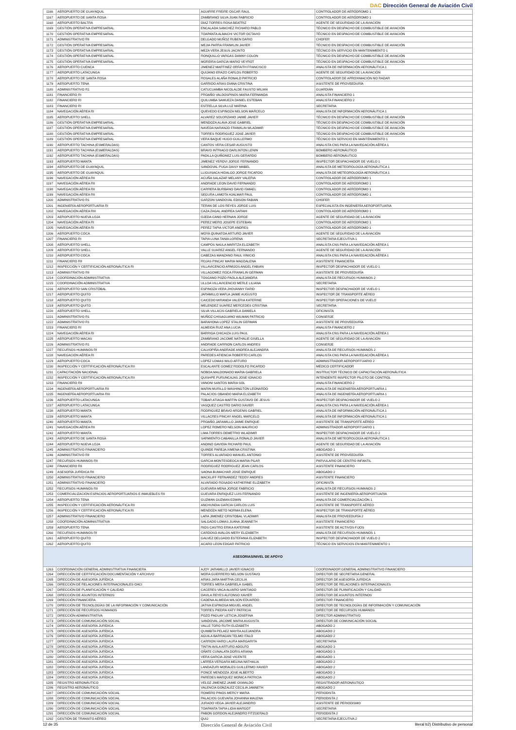DAC Dirección General de Aviación Civil
| 1166 | AEROPUERTO DE GUAYAQUIL | AGUIRRE FREIRE OSCAR RAUL | CONTROLADOR DE AERÓDROMO 1 |
| 1167 | AEROPUERTO DE SANTA ROSA | ZAMBRANO SILVA JUAN FABRICIO | CONTROLADOR DE AERÓDROMO 1 |
| 1168 | AEROPUERTO BALTRA | DIAZ TORRES ROSA BEATRIZ | AGENTE DE SEGURIDAD DE LA AVIACIÓN |
| 1169 | GESTIÓN OPERATIVA EMPRESARIAL | ENCALADA SANCHEZ RICHARD PABLO | TÉCNICO EN DESPACHO DE COMBUSTIBLE DE AVIACIÓN |
| 1170 | GESTIÓN OPERATIVA EMPRESARIAL | TOAPANTA ALMACHI VICTOR OCTAVIO | TÉCNICO EN DESPACHO DE COMBUSTIBLE DE AVIACIÓN |
| 1171 | ADMINISTRATIVO RII | DELGADO MUÑOZ RUBEN DARIO | CHOFER |
| 1172 | GESTIÓN OPERATIVA EMPRESARIAL | MEJIA PARRA FRANKLIN JAVIER | TÉCNICO EN DESPACHO DE COMBUSTIBLE DE AVIACIÓN |
| 1173 | GESTIÓN OPERATIVA EMPRESARIAL | MEZA VERA JESUS JACINTO | TÉCNICO EN SERVICIO EN MANTENIMIENTO 1 |
| 1174 | GESTIÓN OPERATIVA EMPRESARIAL | RONQUILLO VARGAS DANNY COLON | TÉCNICO EN DESPACHO DE COMBUSTIBLE DE AVIACIÓN |
| 1175 | GESTIÓN OPERATIVA EMPRESARIAL | MOREIRA GARCIA MARIO VEYROT | TÉCNICO EN DESPACHO DE COMBUSTIBLE DE AVIACIÓN |
| 1176 | AEROPUERTO CUENCA | JIMENEZ MARTINEZ ORFAITH FRANCISCO | ANALISTA DE INFORMACIÓN AERONÁUTICA 1 |
| 1177 | AEROPUERTO LATACUNGA | QUIJANO ERAZO CARLOS ROBERTO | AGENTE DE SEGURIDAD DE LA AVIACIÓN |
| 1178 | AEROPUERTO DE SANTA ROSA | ROSALES ALAÑA RONALD PATRICIO | CONTROLADOR DE APROXIMACIÓN NO RADAR |
| 1179 | AEROPUERTO TENA | GARRIDO ARIAS DIANA CRISTINA | ASISTENTE DE PROVEEDURÍA |
| 1180 | ADMINISTRATIVO R1 | CATUCUAMBA NICOLALDE FAUSTO WILIAN | GUARDIÁN |
| 1181 | FINANCIERO RI | PROAÑO VALDOSPINOS MARIA FERNANDA | ANALISTA FINANCIERO 1 |
| 1182 | FINANCIERO RI | QUILUMBA SAMUEZA DANIEL ESTEBAN | ANALISTA FINANCIERO 2 |
| 1183 | FINANCIERO RI | ESTRELLA SILVA LUZ MARINA | SECRETARIA |
| 1184 | NAVEGACIÓN AÉREA RI | QUEVEDO ESPINOZA NELSON MARCELO | ANALISTA DE INFORMACIÓN AERONÁUTICA 1 |
| 1185 | AEROPUERTO SHELL | ALVAREZ SOLORZANO JAIME JAVIER | TÉCNICO EN DESPACHO DE COMBUSTIBLE DE AVIACIÓN |
| 1186 | GESTIÓN OPERATIVA EMPRESARIAL | MENDOZA ALAVA JOSE GABRIEL | TÉCNICO EN DESPACHO DE COMBUSTIBLE DE AVIACIÓN |
| 1187 | GESTIÓN OPERATIVA EMPRESARIAL | NAVEDA NARANJO FRANKLIN WLADIMIR | TÉCNICO EN DESPACHO DE COMBUSTIBLE DE AVIACIÓN |
| 1188 | GESTIÓN OPERATIVA EMPRESARIAL | TORRES RODRIGUEZ JOSE JAVIER | TÉCNICO EN DESPACHO DE COMBUSTIBLE DE AVIACIÓN |
| 1189 | GESTIÓN OPERATIVA EMPRESARIAL | VERA BAQUE HUGO GUILLERMO | TÉCNICO EN SERVICIO EN MANTENIMIENTO 1 |
| 1190 | AEROPUERTO TACHINA (ESMERALDAS) | CANTOS VERA CESAR AUGUSTO | ANALISTA CNS PARA LA NAVEGACIÓN AÉREA 1 |
| 1191 | AEROPUERTO TACHINA (ESMERALDAS) | BRAVO INTRIAGO DARLINTON LENIN | BOMBERO AERONÁUTICO |
| 1192 | AEROPUERTO TACHINA (ESMERALDAS) | PADILLA QUIÑONEZ LUIS GERARDO | BOMBERO AERONÁUTICO |
| 1193 | AEROPUERTO MANTA | JIMENEZ YEROVI JORGE FERNANDO | INSPECTOR DESPACHADOR DE VUELO 1 |
| 1194 | AEROPUERTO DE GUAYAQUIL | SANDOVAL PUGA DAISY MABEL | ANALISTA DE METEOROLOGÍA AERONÁUTICA 1 |
| 1195 | AEROPUERTO DE GUAYAQUIL | LLIGUISACA HIDALGO JORGE RICARDO | ANALISTA DE METEOROLOGÍA AERONÁUTICA 1 |
| 1196 | NAVEGACIÓN AÉREA RII | ACUÑA SALAZAR MELANY VALERIA | CONTROLADOR DE AERÓDROMO 1 |
| 1197 | NAVEGACIÓN AÉREA RII | ANDRADE LEON DAVID FERNANDO | CONTROLADOR DE AERÓDROMO 1 |
| 1198 | NAVEGACIÓN AÉREA RII | CARRERA BURBANO DAVID ISMAEL | CONTROLADOR DE AERÓDROMO 1 |
| 1199 | NAVEGACIÓN AÉREA RII | SEGURA LAMOTA HJALMAR PAUL | CONTROLADOR DE AERÓDROMO 1 |
| 1200 | ADMINISTRATIVO R1 | GARZON SANDOVAL EDISON FABIAN | CHOFER |
| 1201 | INGENIERÍA AEROPORTUARIA RI | TERAN DE LOS REYES JORGE LUIS | ESPECIALISTA EN INGENIERÍA AEROPORTUARIA |
| 1202 | NAVEGACIÓN AÉREA RIII | CAZA ZAGAL ANDREA SARAHI | CONTROLADOR DE AERÓDROMO 1 |
| 1203 | AEROPUERTO NUEVA LOJA | OJEDA CANO HERNAN JORGE | AGENTE DE SEGURIDAD DE LA AVIACIÓN |
| 1204 | NAVEGACIÓN AÉREA RI | PEREZ MERO JOSEPE ESTEBAN | CONTROLADOR DE AERÓDROMO 1 |
| 1205 | NAVEGACIÓN AÉREA RI | PEREZ TAPIA VICTOR ANDRES | CONTROLADOR DE AERÓDROMO 1 |
| 1206 | AEROPUERTO COCA | MOYA QUINATOA ARTURO JAVIER | AGENTE DE SEGURIDAD DE LA AVIACIÓN |
| 1207 | FINANCIERO RI | TAPIA LUNA TANIA LORENA | SECRETARIA EJECUTIVA 1 |
| 1208 | AEROPUERTO SHELL | CAMPOS NAULA MARITZA ELIZABETH | ANALISTA CNS PARA LA NAVEGACIÓN AÉREA 1 |
| 1209 | AEROPUERTO SHELL | VALLE SUAREZ ANGEL FERNANDO | AGENTE DE SEGURIDAD DE LA AVIACIÓN |
| 1210 | AEROPUERTO COCA | CABEZAS MANZANO RAUL VINICIO | ANALISTA CNS PARA LA NAVEGACIÓN AÉREA 1 |
| 1211 | FINANCIERO RII | ROJAS PINCAY MARIA MAGDALENA | ASISTENTE FINANCIERA |
| 1212 | INSPECCIÓN Y CERTIFICACIÓN AERONÁUTICA RI | VILLAVICENCIO ARMIJOS ANGEL FABIAN | INSPECTOR DESPACHADOR DE VUELO 1 |
| 1213 | ADMINISTRATIVO RII | VILLAGOMEZ ROCA FRANKLIN GERMAN | ASISTENTE DE PROVEEDURÍA |
| 1214 | COORDINACIÓN ADMINISTRATIVA | TOSCANO POZO PAOLA ALEJANDRA | ANALISTA DE RECURSOS HUMANOS 2 |
| 1215 | COORDINACIÓN ADMINISTRATIVA | ULLOA VILLAVICENCIO MERLE LILIANA | SECRETARIA |
| 1216 | AEROPUERTO SAN CRISTÓBAL | ESPINOZA VERA JHOVANNY FARID | INSPECTOR DESPACHADOR DE VUELO 1 |
| 1217 | AEROPUERTO QUITO | JARAMILLO MAFLA JAIME AUGUSTO | INSPECTOR DE TRANSPORTE AÉREO |
| 1218 | AEROPUERTO QUITO | CAICEDO MIRANDA VALERIA KATERINE | INSPECTOR OPERACIONES DE VUELO |
| 1219 | AEROPUERTO QUITO | MELENDEZ SUAREZ MERCEDES CRISTINA | SECRETARIA |
| 1220 | AEROPUERTO SHELL | SILVA VILLACIS GABRIELA DANIELA | OFICINISTA |
| 1221 | ADMINISTRATIVO R1 | MUÑOZ CHISAGUANO WILMAN PATRICIO | CONSERJE |
| 1222 | ADMINISTRATIVO R1 | BARAHONA LOPEZ STALIN GERMAN | ASISTENTE DE PROVEEDURÍA |
| 1223 | FINANCIERO RI | ALMEIDA RUIZ ANA LUCIA | ANALISTA FINANCIERO 2 |
| 1224 | NAVEGACIÓN AÉREA RI | BARRIGA CHICAIZA LUIS PAUL | ANALISTA CNS PARA LA NAVEGACIÓN AÉREA 1 |
| 1225 | AEROPUERTO MACAS | ZAMBRANO JACOME NATHALIE GISELLA | AGENTE DE SEGURIDAD DE LA AVIACIÓN |
| 1226 | ADMINISTRATIVO R1 | ANDRADE CARRION CARLOS ANDRES | CONSERJE |
| 1227 | RECURSOS HUMANOS RI | CALVOPIÑA ANDRADE ANDREA ALEJANDRA | ANALISTA DE RECURSOS HUMANOS 2 |
| 1228 | NAVEGACIÓN AÉREA RI | PAREDES ATIENCIA ROBERTO CARLOS | ANALISTA CNS PARA LA NAVEGACIÓN AÉREA 1 |
| 1229 | AEROPUERTO COCA | LOPEZ LOMAS WILO ARTURO | ADMINISTRADOR AEROPORTUARIO 2 |
| 1230 | INSPECCIÓN Y CERTIFICACIÓN AERONÁUTICA RII | ESCALANTE GOMEZ RODOLFO RICARDO | MÉDICO CERTIFICADOR |
| 1231 | CAPACITACIÓN NACIONAL | NOBOA MALDONADO MARIA GABRIELA | INSTRUCTOR TÉCNICO DE CAPACITACIÓN AERONÁUTICA |
| 1232 | INSPECCIÓN Y CERTIFICACIÓN AERONÁUTICA RII | QUISHPE PURUNCAJAS JOSE IGNACIO | INTENDENTE INSPECTOR PILOTO DE CONTROL |
| 1233 | FINANCIERO RII | VANONI SANTOS MARIA SOL | ANALISTA FINANCIERO 2 |
| 1234 | INGENIERÍA AEROPORTUARIA RII | MARIN MURILLO WASHINGTON LEONARDO | ANALISTA DE INGENIERÍA AEROPORTUARIA 1 |
| 1235 | INGENIERÍA AEROPORTUARIA RIII | PALACIOS OBANDO MARIA ELIZABETH | ANALISTA DE INGENIERÍA AEROPORTUARIA 1 |
| 1236 | AEROPUERTO LATACUNGA | TOBAR ATIAGA MARTIN GUSTAVO DE JESUS | INSPECTOR DESPACHADOR DE VUELO 2 |
| 1237 | AEROPUERTO LATACUNGA | VASQUEZ CASTRO DARIO XAVIER | ANALISTA CNS PARA LA NAVEGACIÓN AÉREA 1 |
| 1238 | AEROPUERTO MANTA | RODRIGUEZ BRAVO ARGENIS GABRIEL | ANALISTA DE INFORMACIÓN AERONÁUTICA 1 |
| 1239 | AEROPUERTO MANTA | VILLACRES PINCAY ANGEL MARCELO | ANALISTA DE INFORMACIÓN AERONÁUTICA 1 |
| 1240 | AEROPUERTO MANTA | PROAÑO JARAMILLO JAIME ENRIQUE | ASISTENTE DE TRANSPORTE AÉREO |
| 1241 | NAVEGACIÓN AÉREA RII | LOPEZ ROMERO NELSON MAURICIO | ADMINISTRADOR AEROPORTUARIO 1 |
| 1242 | AEROPUERTO MANTA | LIMA TORRES DEMETRIO WLADIMIR | INSPECTOR DESPACHADOR DE VUELO 2 |
| 1243 | AEROPUERTO DE SANTA ROSA | SARMIENTO CABANILLA RONALD JAVIER | ANALISTA DE METEOROLOGÍA AERONÁUTICA 1 |
| 1244 | AEROPUERTO NUEVA LOJA | ANDINO GAVIDIA RICHARD PAUL | AGENTE DE SEGURIDAD DE LA AVIACIÓN |
| 1245 | ADMINISTRATIVO FINANCIERO | QUINDE PAREJA XIMENA CRISTINA | ABOGADO 1 |
| 1246 | ADMINISTRATIVO RII | TORRES ALVARADO MANUEL ANTONIO | ASISTENTE DE PROVEEDURÍA |
| 1247 | RECURSOS HUMANOS RII | GARCIA MONTESDEOCA MARIA PILAR | PARVULARIO DE CENTRO INFANTIL |
| 1248 | FINANCIERO RII | RODRIGUEZ RODRIGUEZ JEAN CARLOS | ASISTENTE FINANCIERO |
| 1249 | ASESORÍA JURÍDICA RII | SAONA BUMACHAR JOSE ENRIQUE | ABOGADO 2 |
| 1250 | ADMINISTRATIVO FINANCIERO | MACKLIFF FERNANDEZ TEDDY ANDRES | ASISTENTE FINANCIERO |
| 1251 | ADMINISTRATIVO FINANCIERO | ALVARADO ROSADO KATHERINE ELIZABETH | OFICINISTA |
| 1252 | RECURSOS HUMANOS RII | GUEVARA MENA JORGE FABRICIO | ANALISTA DE RECURSOS HUMANOS 2 |
| 1253 | COMERCIALIZACIÓN ESPACIOS AEROPORTUARIOS E INMUEBLES RII | GUEVARA ENRIQUEZ LUIS FERNANDO | ASISTENTE DE INGENIERÍA AEROPORTUARIA |
| 1254 | AEROPUERTO TENA | GUZMAN GUZMAN EDWIN | ANALISTA DE COMERCIALIZACIÓN 1 |
| 1255 | INSPECCIÓN Y CERTIFICACIÓN AERONÁUTICA RII | ANCHUNDIA GARCIA CARLOS LUIS | ASISTENTE DE TRANSPORTE AÉREO |
| 1256 | INSPECCIÓN Y CERTIFICACIÓN AERONÁUTICA RI | MENDOZA NIETO NORMA ELENA | INSPECTOR DE TRANSPORTE AÉREO |
| 1257 | ADMINISTRATIVO FINANCIERO | LARA JIMENEZ CRISTOBAL VLADIMIR | ANALISTA DE PROVEEDURÍA 2 |
| 1258 | COORDINACIÓN ADMINISTRATIVA | SALGADO LOMAS JUANA JEANNETH | ASISTENTE FINANCIERO |
| 1259 | AEROPUERTO TENA | RIOS CASTRO ERIKA KATERINE | ASISTENTE DE ACTIVOS FIJOS |
| 1260 | RECURSOS HUMANOS RI | CARDOSO AVALOS MERY ELIZABETH | ANALISTA DE RECURSOS HUMANOS 1 |
| 1261 | AEROPUERTO QUITO | GALVEZ DELGADO ESTEFANIA ELIZABETH | INSPECTOR DESPACHADOR DE VUELO 2 |
| 1262 | AEROPUERTO QUITO | ACARO LEON EDGAR PATRICIO | TÉCNICO EN SERVICIOS EN MANTENIMIENTO 1 |
| ASESORIAS/NIVEL DE APOYO | | | |
| 1263 | COORDINACIÓN GENERAL ADMINISTRATIVA FINANCIERA | AJOY JARAMILLO JAVIER IGNACIO | COORDINADOR GENERAL ADMINISTRATIVO FINANCIERO |
| 1264 | DIRECCIÓN DE CERTIFICACIÓN DOCUMENTACIÓN Y ARCHIVO | MORA GUERRERO NELSON GUSTAVO | DIRECTOR DE SECRETARIA GENERAL |
| 1265 | DIRECCIÓN DE ASESORÍA JURÍDICA | ARIAS JARA MARTHA CECILIA | DIRECTOR DE ASESORÍA JURÍDICA |
| 1266 | DIRECCIÓN DE RELACIONES INTERNACIONALES OACI | TORRES MERA GABRIELA ISABEL | DIRECTOR DE RELACIONES INTERNACIONALES |
| 1267 | DIRECCIÓN DE PLANIFICACIÓN Y CALIDAD | CACERES VACA ALVARO SANTIAGO | DIRECTOR DE PLANIFICACIÓN Y CALIDAD |
| 1268 | DIRECCIÓN DE ASUNTOS INTERNOS | DAVILA REYES ALFONSO XAVIER | DIRECTOR DE ASUNTOS INTERNOS |
| 1269 | DIRECCIÓN FINANCIERA | CADENA ALMEIDA WILSON EDUARDO | DIRECTOR FINANCIERO |
| 1270 | DIRECCIÓN DE TECNOLOGÍAS DE LA INFORMACIÓN Y COMUNICACIÓN | JATIVA ESPINOSA MIGUEL ANGEL | DIRECTOR DE TECNOLOGÍAS DE INFORMACIÓN Y COMUNICACIÓN |
| 1271 | DIRECCIÓN DE RECURSOS HUMANOS | TORRES PIEDRA KATY PATRICIA | DIRECTOR DE RECURSOS HUMANOS |
| 1272 | DIRECCIÓN ADMINISTRATIVA | POZO PAGUAY LETICIA JOSEFINA | DIRECTOR ADMINISTRATIVO |
| 1273 | DIRECCIÓN DE COMUNICACIÓN SOCIAL | SANDOVAL JACOME MARIA AUGUSTA | DIRECTOR DE COMUNICACIÓN SOCIAL |
| 1274 | DIRECCIÓN DE ASESORÍA JURÍDICA | VALLE TORO RUTH ELIZABETH | ABOGADO 2 |
| 1275 | DIRECCIÓN DE ASESORÍA JURÍDICA | QUIMBITA PELAEZ MAYRA ALEJANDRA | ABOGADO 2 |
| 1276 | DIRECCIÓN DE ASESORÍA JURÍDICA | AGUILA BARRAGAN TELMO ITALO | ABOGADO 2 |
| 1277 | DIRECCIÓN DE ASESORÍA JURÍDICA | CARRION HARO LAURA MARGARITA | SECRETARIA |
| 1278 | DIRECCIÓN DE ASESORÍA JURÍDICA | TINTIN AVILA ARTURO ADOLFO | ABOGADO 3 |
| 1279 | DIRECCIÓN DE ASESORÍA JURÍDICA | OÑATE CUNALATA DORIS ARIANA | ABOGADO 3 |
| 1280 | DIRECCIÓN DE ASESORÍA JURÍDICA | VERA GARCIA JOSE VICENTE | ABOGADO 1 |
| 1281 | DIRECCIÓN DE ASESORÍA JURÍDICA | LARREA VERGARA MELINA NATHALIA | ABOGADO 2 |
| 1282 | DIRECCIÓN DE ASESORÍA JURÍDICA | LANDAZURI MORALES GUILLERMO XAVIER | ABOGADO 2 |
| 1283 | DIRECCIÓN DE ASESORÍA JURÍDICA | PONCE MENDOZA JOSE ALBERTO | ABOGADO 3 |
| 1284 | DIRECCIÓN DE ASESORÍA JURÍDICA | PAREDES MARQUEZ MONICA PATRICIA | ABOGADO 2 |
| 1285 | REGISTRO AERONÁUTICO | VELOZ JIMENEZ JAIME OSWALDO | REGISTRADOR AERONÁUTICO |
| 1286 | REGISTRO AERONÁUTICO | VALENCIA GONZALEZ CECILIA JANNETH | ABOGADO 2 |
| 1287 | DIRECCIÓN DE COMUNICACIÓN SOCIAL | ROMERO PINOS MERCY MARIA | PERIODISTA |
| 1288 | DIRECCIÓN DE COMUNICACIÓN SOCIAL | PALACIOS GUEVARA JOHANNA MALENA | PERIODISTA 2 |
| 1289 | DIRECCIÓN DE COMUNICACIÓN SOCIAL | JURADO VEGA JAVIER ALEJANDRO | ASISTENTE DE PERIODISMO |
| 1290 | DIRECCIÓN DE COMUNICACIÓN SOCIAL | TOAPANTA TAPIA LIDIA MARGOT | SECRETARIA |
| 1291 | DIRECCIÓN DE COMUNICACIÓN SOCIAL | PABON GORDON ALEJANDRO FITZGERALD | PERIODISTA 2 |
| 1292 | GESTIÓN DE TRANSITO AÉREO | QUIJ | SECRETARIA EJECUTIVA 2 |
12 de 35 Dirección General de Aviación Civil literal b2) Distributivo de personal